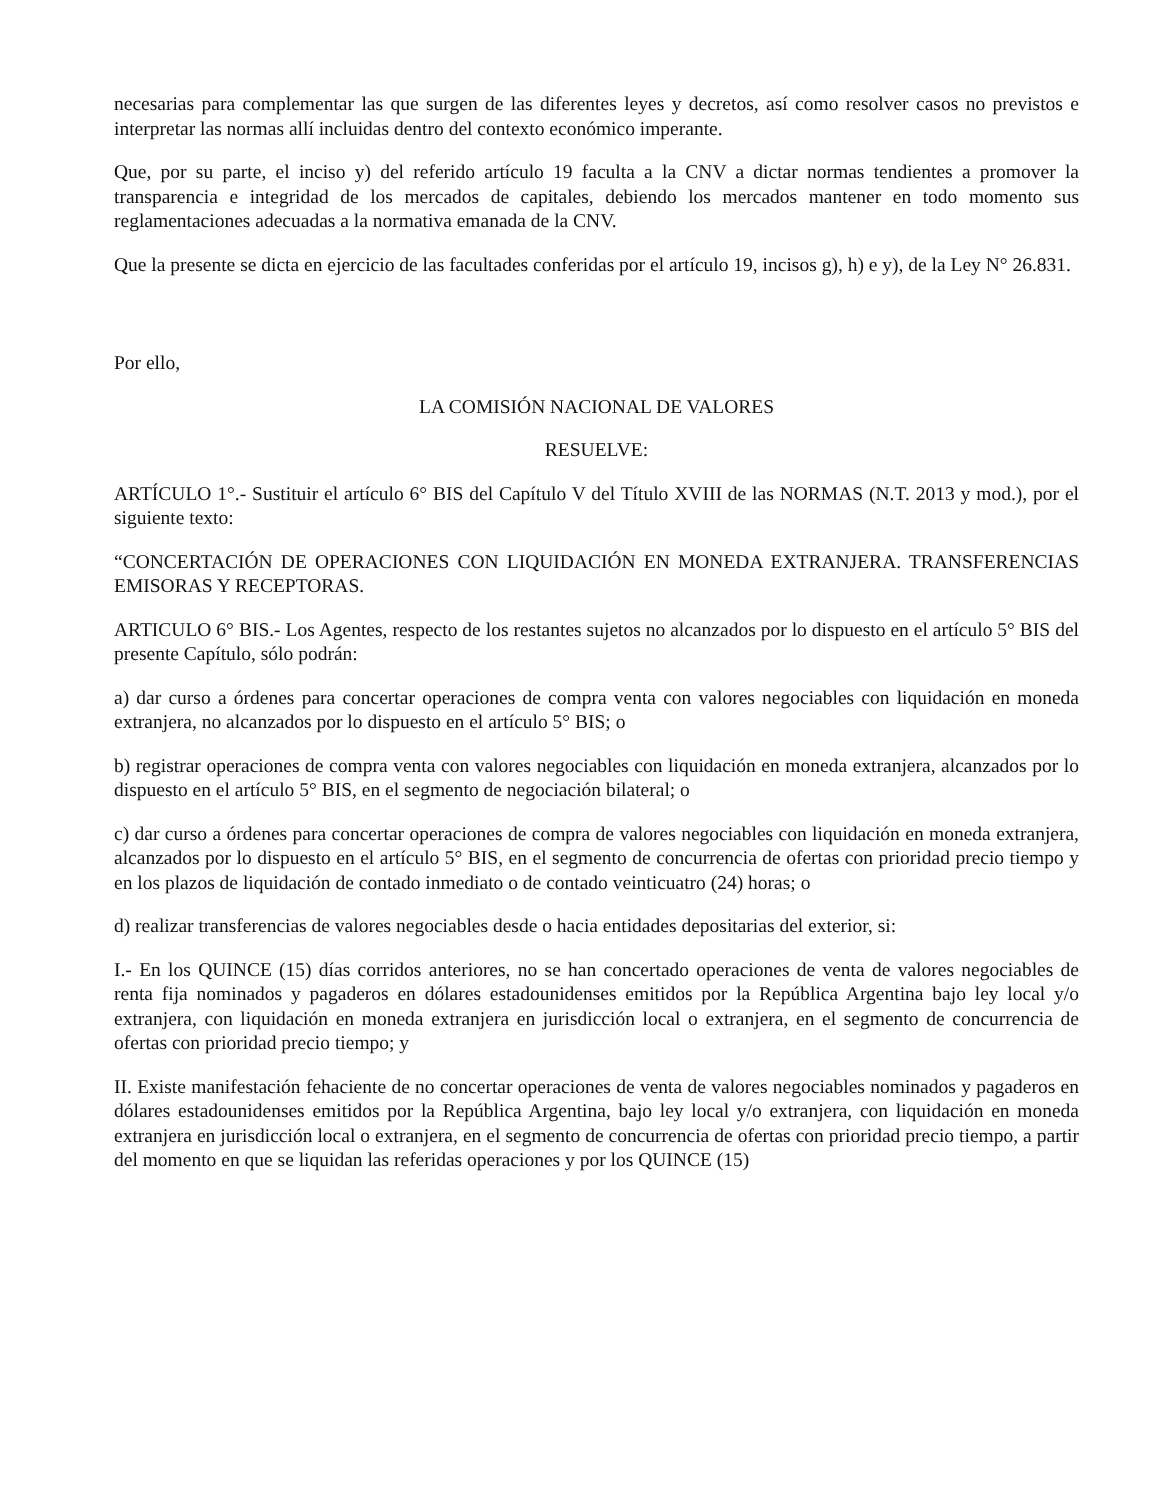necesarias para complementar las que surgen de las diferentes leyes y decretos, así como resolver casos no previstos e interpretar las normas allí incluidas dentro del contexto económico imperante.
Que, por su parte, el inciso y) del referido artículo 19 faculta a la CNV a dictar normas tendientes a promover la transparencia e integridad de los mercados de capitales, debiendo los mercados mantener en todo momento sus reglamentaciones adecuadas a la normativa emanada de la CNV.
Que la presente se dicta en ejercicio de las facultades conferidas por el artículo 19, incisos g), h) e y), de la Ley N° 26.831.
Por ello,
LA COMISIÓN NACIONAL DE VALORES
RESUELVE:
ARTÍCULO 1°.- Sustituir el artículo 6° BIS del Capítulo V del Título XVIII de las NORMAS (N.T. 2013 y mod.), por el siguiente texto:
“CONCERTACIÓN DE OPERACIONES CON LIQUIDACIÓN EN MONEDA EXTRANJERA. TRANSFERENCIAS EMISORAS Y RECEPTORAS.
ARTICULO 6° BIS.- Los Agentes, respecto de los restantes sujetos no alcanzados por lo dispuesto en el artículo 5° BIS del presente Capítulo, sólo podrán:
a) dar curso a órdenes para concertar operaciones de compra venta con valores negociables con liquidación en moneda extranjera, no alcanzados por lo dispuesto en el artículo 5° BIS; o
b) registrar operaciones de compra venta con valores negociables con liquidación en moneda extranjera, alcanzados por lo dispuesto en el artículo 5° BIS, en el segmento de negociación bilateral; o
c) dar curso a órdenes para concertar operaciones de compra de valores negociables con liquidación en moneda extranjera, alcanzados por lo dispuesto en el artículo 5° BIS, en el segmento de concurrencia de ofertas con prioridad precio tiempo y en los plazos de liquidación de contado inmediato o de contado veinticuatro (24) horas; o
d) realizar transferencias de valores negociables desde o hacia entidades depositarias del exterior, si:
I.- En los QUINCE (15) días corridos anteriores, no se han concertado operaciones de venta de valores negociables de renta fija nominados y pagaderos en dólares estadounidenses emitidos por la República Argentina bajo ley local y/o extranjera, con liquidación en moneda extranjera en jurisdicción local o extranjera, en el segmento de concurrencia de ofertas con prioridad precio tiempo; y
II. Existe manifestación fehaciente de no concertar operaciones de venta de valores negociables nominados y pagaderos en dólares estadounidenses emitidos por la República Argentina, bajo ley local y/o extranjera, con liquidación en moneda extranjera en jurisdicción local o extranjera, en el segmento de concurrencia de ofertas con prioridad precio tiempo, a partir del momento en que se liquidan las referidas operaciones y por los QUINCE (15)